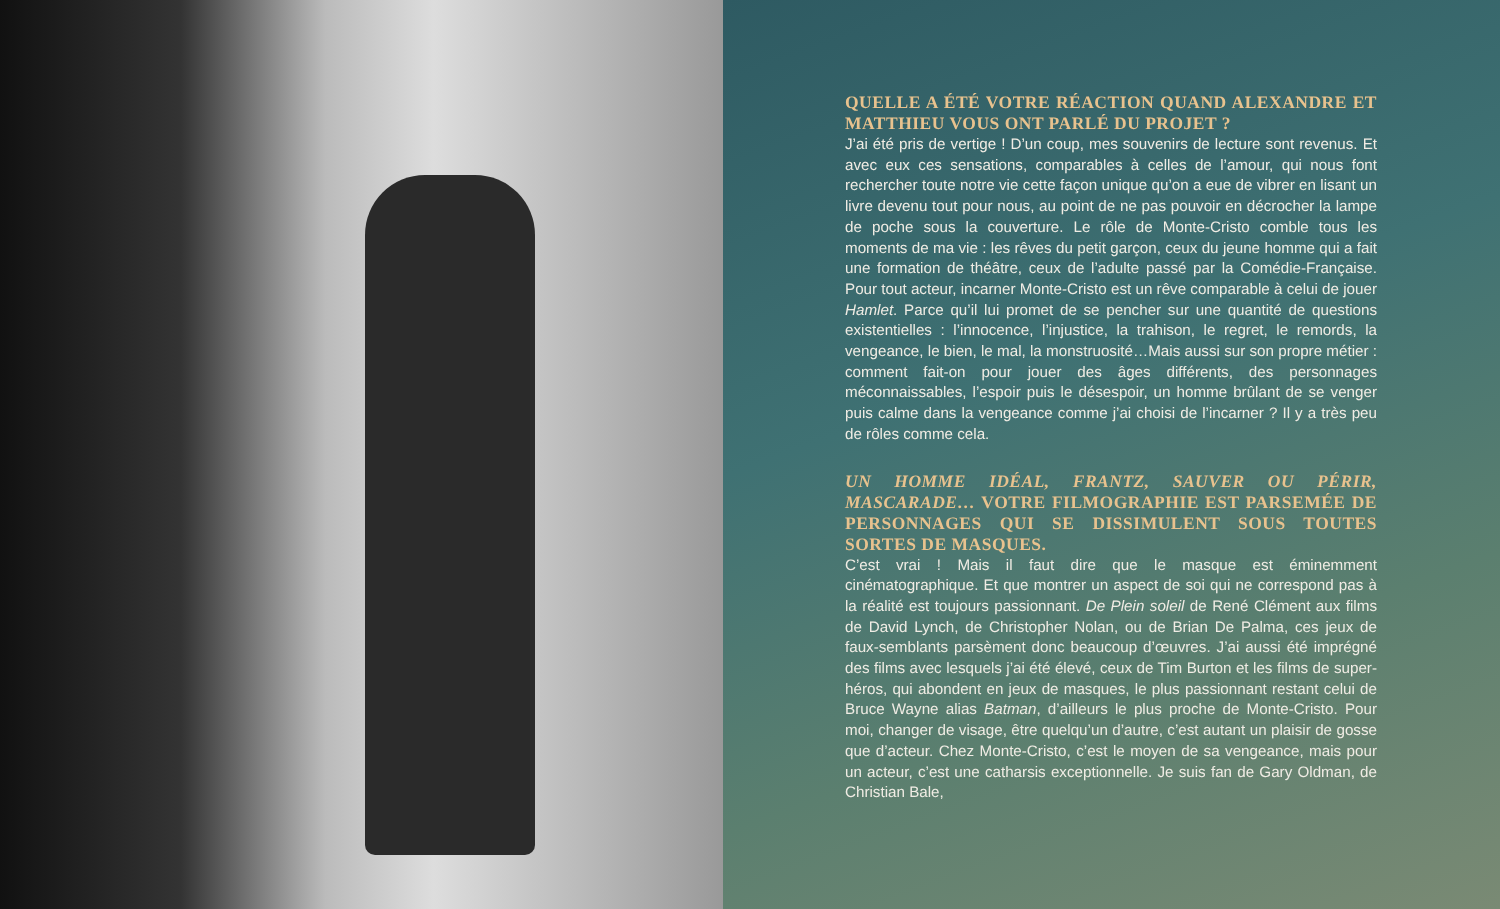QUELLE A ÉTÉ VOTRE RÉACTION QUAND ALEXANDRE ET MATTHIEU VOUS ONT PARLÉ DU PROJET ?
J’ai été pris de vertige ! D’un coup, mes souvenirs de lecture sont revenus. Et avec eux ces sensations, comparables à celles de l’amour, qui nous font rechercher toute notre vie cette façon unique qu’on a eue de vibrer en lisant un livre devenu tout pour nous, au point de ne pas pouvoir en décrocher la lampe de poche sous la couverture. Le rôle de Monte-Cristo comble tous les moments de ma vie : les rêves du petit garçon, ceux du jeune homme qui a fait une formation de théâtre, ceux de l’adulte passé par la Comédie-Française. Pour tout acteur, incarner Monte-Cristo est un rêve comparable à celui de jouer Hamlet. Parce qu’il lui promet de se pencher sur une quantité de questions existentielles : l’innocence, l’injustice, la trahison, le regret, le remords, la vengeance, le bien, le mal, la monstruosité…Mais aussi sur son propre métier : comment fait-on pour jouer des âges différents, des personnages méconnaissables, l’espoir puis le désespoir, un homme brûlant de se venger puis calme dans la vengeance comme j’ai choisi de l’incarner ? Il y a très peu de rôles comme cela.
UN HOMME IDÉAL, FRANTZ, SAUVER OU PÉRIR, MASCARADE… VOTRE FILMOGRAPHIE EST PARSEMÉE DE PERSONNAGES QUI SE DISSIMULENT SOUS TOUTES SORTES DE MASQUES.
C’est vrai ! Mais il faut dire que le masque est éminemment cinématographique. Et que montrer un aspect de soi qui ne correspond pas à la réalité est toujours passionnant. De Plein soleil de René Clément aux films de David Lynch, de Christopher Nolan, ou de Brian De Palma, ces jeux de faux-semblants parsèment donc beaucoup d’œuvres. J’ai aussi été imprégné des films avec lesquels j’ai été élevé, ceux de Tim Burton et les films de super-héros, qui abondent en jeux de masques, le plus passionnant restant celui de Bruce Wayne alias Batman, d’ailleurs le plus proche de Monte-Cristo. Pour moi, changer de visage, être quelqu’un d’autre, c’est autant un plaisir de gosse que d’acteur. Chez Monte-Cristo, c’est le moyen de sa vengeance, mais pour un acteur, c’est une catharsis exceptionnelle. Je suis fan de Gary Oldman, de Christian Bale,